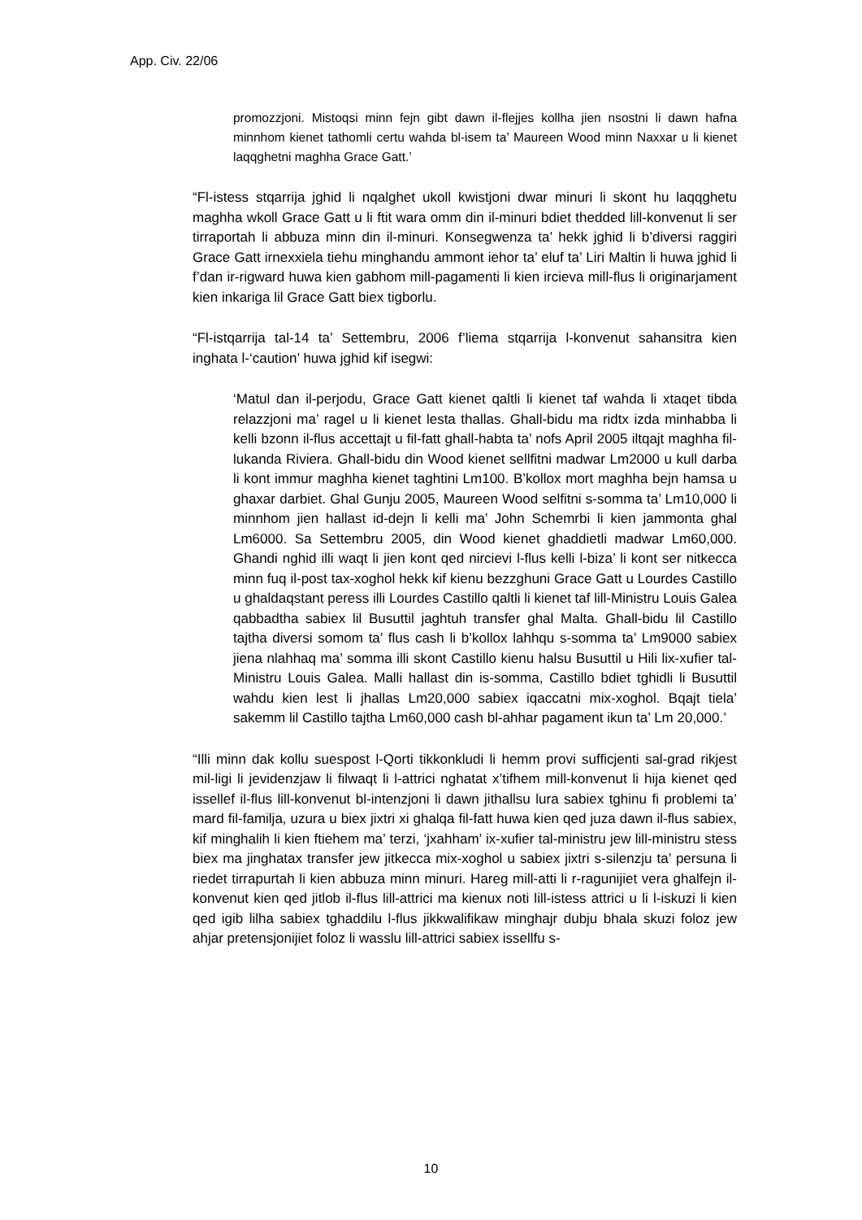App. Civ. 22/06
promozzjoni. Mistoqsi minn fejn gibt dawn il-flejjes kollha jien nsostni li dawn hafna minnhom kienet tathomli certu wahda bl-isem ta’ Maureen Wood minn Naxxar u li kienet laqqghetni maghha Grace Gatt.’
“Fl-istess stqarrija jghid li nqalghet ukoll kwistjoni dwar minuri li skont hu laqqghetu maghha wkoll Grace Gatt u li ftit wara omm din il-minuri bdiet thedded lill-konvenut li ser tirraportah li abbuza minn din il-minuri. Konsegwenza ta’ hekk jghid li b’diversi raggiri Grace Gatt irnexxiela tiehu minghandu ammont iehor ta’ eluf ta’ Liri Maltin li huwa jghid li f’dan ir-rigward huwa kien gabhom mill-pagamenti li kien ircieva mill-flus li originarjament kien inkariga lil Grace Gatt biex tigborlu.
“Fl-istqarrija tal-14 ta’ Settembru, 2006 f’liema stqarrija l-konvenut sahansitra kien inghata l-‘caution’ huwa jghid kif isegwi:
‘Matul dan il-perjodu, Grace Gatt kienet qaltli li kienet taf wahda li xtaqet tibda relazzjoni ma’ ragel u li kienet lesta thallas. Ghall-bidu ma ridtx izda minhabba li kelli bzonn il-flus accettajt u fil-fatt ghall-habta ta’ nofs April 2005 iltqajt maghha fil-lukanda Riviera. Ghall-bidu din Wood kienet sellfitni madwar Lm2000 u kull darba li kont immur maghha kienet taghtini Lm100. B’kollox mort maghha bejn hamsa u ghaxar darbiet. Ghal Gunju 2005, Maureen Wood selfitni s-somma ta’ Lm10,000 li minnhom jien hallast id-dejn li kelli ma’ John Schemrbi li kien jammonta ghal Lm6000. Sa Settembru 2005, din Wood kienet ghaddietli madwar Lm60,000. Ghandi nghid illi waqt li jien kont qed nircievi l-flus kelli l-biza’ li kont ser nitkecca minn fuq il-post tax-xoghol hekk kif kienu bezzghuni Grace Gatt u Lourdes Castillo u ghaldaqstant peress illi Lourdes Castillo qaltli li kienet taf lill-Ministru Louis Galea qabbadtha sabiex lil Busuttil jaghtuh transfer ghal Malta. Ghall-bidu lil Castillo tajtha diversi somom ta’ flus cash li b’kollox lahhqu s-somma ta’ Lm9000 sabiex jiena nlahhaq ma’ somma illi skont Castillo kienu halsu Busuttil u Hili lix-xufier tal-Ministru Louis Galea. Malli hallast din is-somma, Castillo bdiet tghidli li Busuttil wahdu kien lest li jhallas Lm20,000 sabiex iqaccatni mix-xoghol. Bqajt tiela’ sakemm lil Castillo tajtha Lm60,000 cash bl-ahhar pagament ikun ta’ Lm 20,000.’
“Illi minn dak kollu suespost l-Qorti tikkonkludi li hemm provi sufficjenti sal-grad rikjest mil-ligi li jevidenzjaw li filwaqt li l-attrici nghatat x’tifhem mill-konvenut li hija kienet qed issellef il-flus lill-konvenut bl-intenzjoni li dawn jithallsu lura sabiex tghinu fi problemi ta’ mard fil-familja, uzura u biex jixtri xi ghalqa fil-fatt huwa kien qed juza dawn il-flus sabiex, kif minghalih li kien ftiehem ma’ terzi, ‘jxahham’ ix-xufier tal-ministru jew lill-ministru stess biex ma jinghatax transfer jew jitkecca mix-xoghol u sabiex jixtri s-silenzju ta’ persuna li riedet tirrapurtah li kien abbuza minn minuri. Hareg mill-atti li r-ragunijiet vera ghalfejn il-konvenut kien qed jitlob il-flus lill-attrici ma kienux noti lill-istess attrici u li l-iskuzi li kien qed igib lilha sabiex tghaddilu l-flus jikkwalifikaw minghajr dubju bhala skuzi foloz jew ahjar pretensjonijiet foloz li wasslu lill-attrici sabiex issellfu s-
10